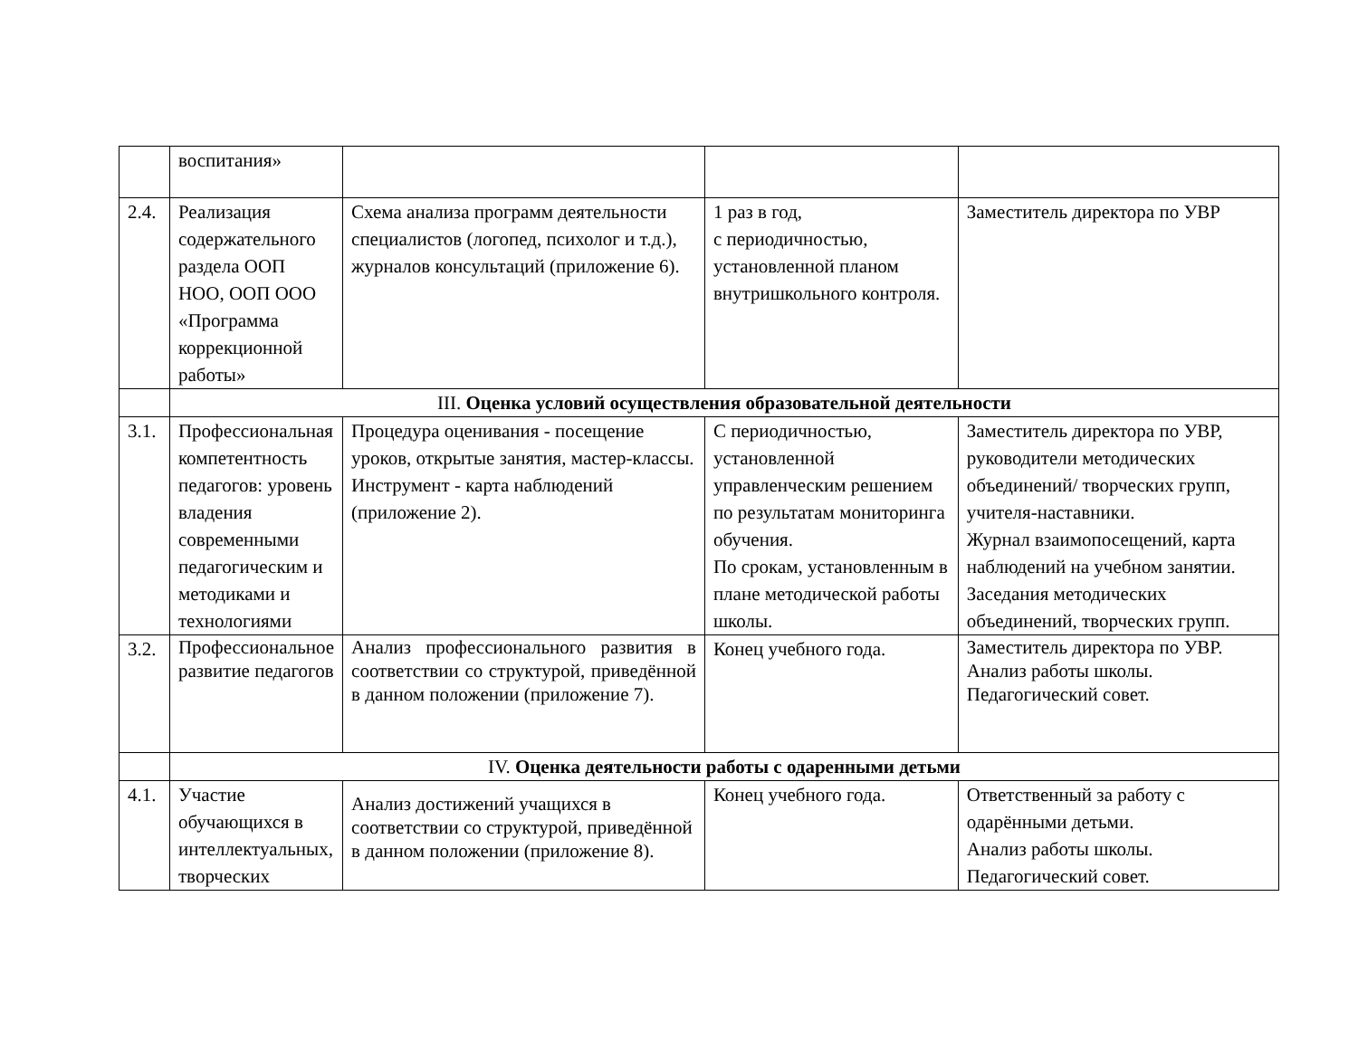| | воспитания» | | | |
| 2.4. | Реализация содержательного раздела ООП НОО, ООП ООО «Программа коррекционной работы» | Схема анализа программ деятельности специалистов (логопед, психолог и т.д.), журналов консультаций (приложение 6). | 1 раз в год, с периодичностью, установленной планом внутришкольного контроля. | Заместитель директора по УВР |
| | III. Оценка условий осуществления образовательной деятельности | | | |
| 3.1. | Профессиональная компетентность педагогов: уровень владения современными педагогическим и методиками и технологиями | Процедура оценивания - посещение уроков, открытые занятия, мастер-классы. Инструмент - карта наблюдений (приложение 2). | С периодичностью, установленной управленческим решением по результатам мониторинга обучения. По срокам, установленным в плане методической работы школы. | Заместитель директора по УВР, руководители методических объединений/ творческих групп, учителя-наставники. Журнал взаимопосещений, карта наблюдений на учебном занятии. Заседания методических объединений, творческих групп. |
| 3.2. | Профессиональное развитие педагогов | Анализ профессионального развития в соответствии со структурой, приведённой в данном положении (приложение 7). | Конец учебного года. | Заместитель директора по УВР. Анализ работы школы. Педагогический совет. |
| | IV. Оценка деятельности работы с одаренными детьми | | | |
| 4.1. | Участие обучающихся в интеллектуальных, творческих | Анализ достижений учащихся в соответствии со структурой, приведённой в данном положении (приложение 8). | Конец учебного года. | Ответственный за работу с одарёнными детьми. Анализ работы школы. Педагогический совет. |